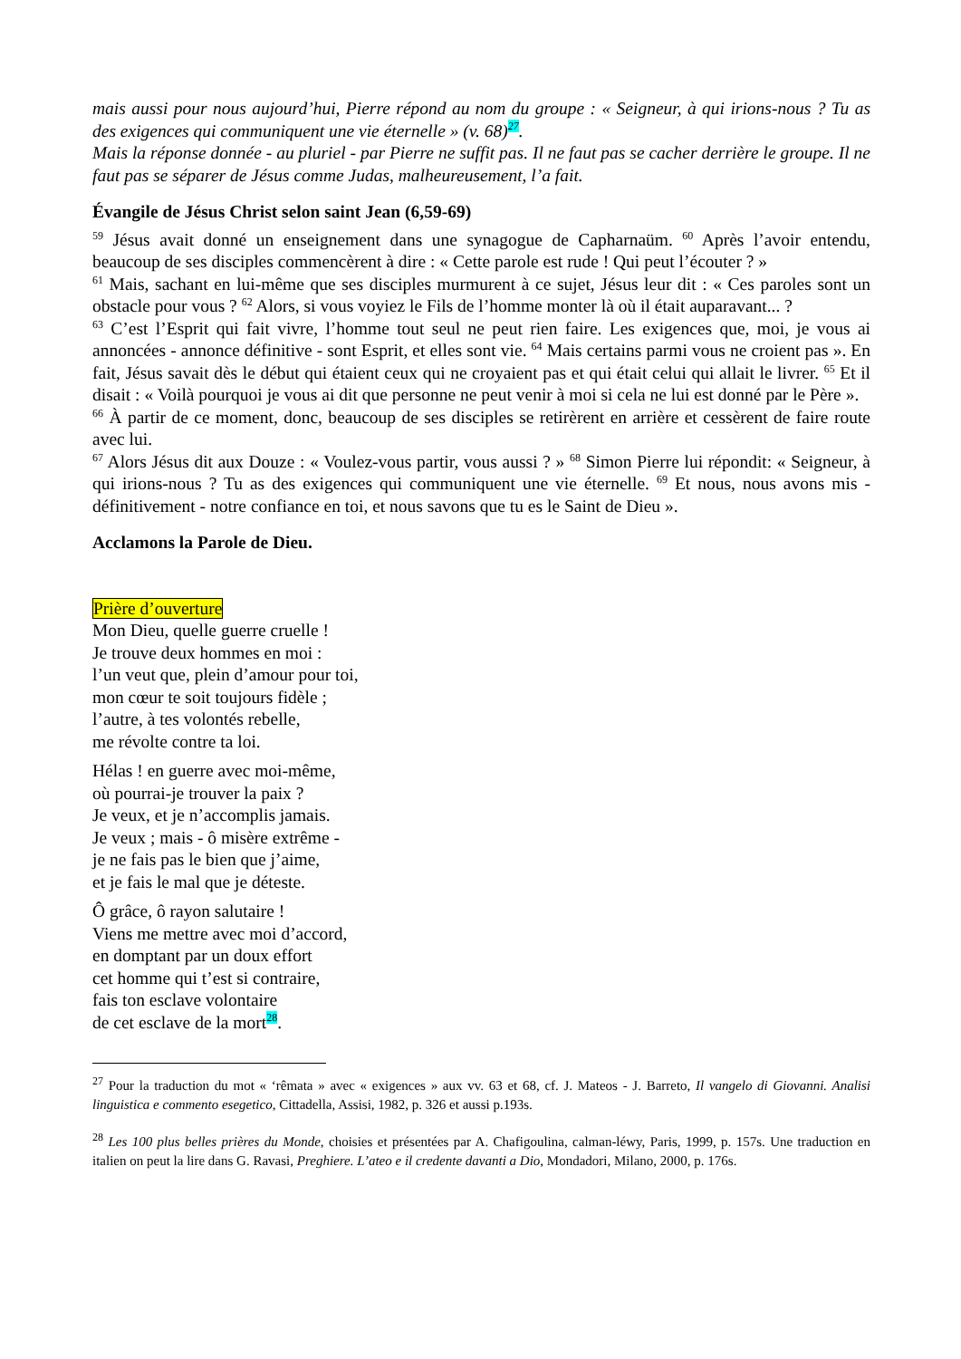mais aussi pour nous aujourd’hui, Pierre répond au nom du groupe : « Seigneur, à qui irions-nous ? Tu as des exigences qui communiquent une vie éternelle » (v. 68)<sup>27</sup>.
Mais la réponse donnée - au pluriel - par Pierre ne suffit pas. Il ne faut pas se cacher derrière le groupe. Il ne faut pas se séparer de Jésus comme Judas, malheureusement, l’a fait.
Évangile de Jésus Christ selon saint Jean (6,59-69)
<sup>59</sup> Jésus avait donné un enseignement dans une synagogue de Capharnaüm. <sup>60</sup> Après l’avoir entendu, beaucoup de ses disciples commencèrent à dire : « Cette parole est rude ! Qui peut l’écouter ? »
<sup>61</sup> Mais, sachant en lui-même que ses disciples murmurent à ce sujet, Jésus leur dit : « Ces paroles sont un obstacle pour vous ? <sup>62</sup> Alors, si vous voyiez le Fils de l’homme monter là où il était auparavant... ?
<sup>63</sup> C’est l’Esprit qui fait vivre, l’homme tout seul ne peut rien faire. Les exigences que, moi, je vous ai annoncées - annonce définitive - sont Esprit, et elles sont vie. <sup>64</sup> Mais certains parmi vous ne croient pas ». En fait, Jésus savait dès le début qui étaient ceux qui ne croyaient pas et qui était celui qui allait le livrer. <sup>65</sup> Et il disait : « Voilà pourquoi je vous ai dit que personne ne peut venir à moi si cela ne lui est donné par le Père ».
<sup>66</sup> À partir de ce moment, donc, beaucoup de ses disciples se retirèrent en arrière et cessèrent de faire route avec lui.
<sup>67</sup> Alors Jésus dit aux Douze : « Voulez-vous partir, vous aussi ? » <sup>68</sup> Simon Pierre lui répondit: « Seigneur, à qui irions-nous ? Tu as des exigences qui communiquent une vie éternelle. <sup>69</sup> Et nous, nous avons mis - définitivement - notre confiance en toi, et nous savons que tu es le Saint de Dieu ».
Acclamons la Parole de Dieu.
Prière d’ouverture
Mon Dieu, quelle guerre cruelle !
Je trouve deux hommes en moi :
l’un veut que, plein d’amour pour toi,
mon cœur te soit toujours fidèle ;
l’autre, à tes volontés rebelle,
me révolte contre ta loi.
Hélas ! en guerre avec moi-même,
où pourrai-je trouver la paix ?
Je veux, et je n’accomplis jamais.
Je veux ; mais - ô misère extrême -
je ne fais pas le bien que j’aime,
et je fais le mal que je déteste.
Ô grâce, ô rayon salutaire !
Viens me mettre avec moi d’accord,
en domptant par un doux effort
cet homme qui t’est si contraire,
fais ton esclave volontaire
de cet esclave de la mort<sup>28</sup>.
<sup>27</sup> Pour la traduction du mot « ‘rêmata » avec « exigences » aux vv. 63 et 68, cf. J. Mateos - J. Barreto, Il vangelo di Giovanni. Analisi linguistica e commento esegetico, Cittadella, Assisi, 1982, p. 326 et aussi p.193s.
<sup>28</sup> Les 100 plus belles prières du Monde, choisies et présentées par A. Chafigoulina, calman-léwy, Paris, 1999, p. 157s. Une traduction en italien on peut la lire dans G. Ravasi, Preghiere. L’ateo e il credente davanti a Dio, Mondadori, Milano, 2000, p. 176s.